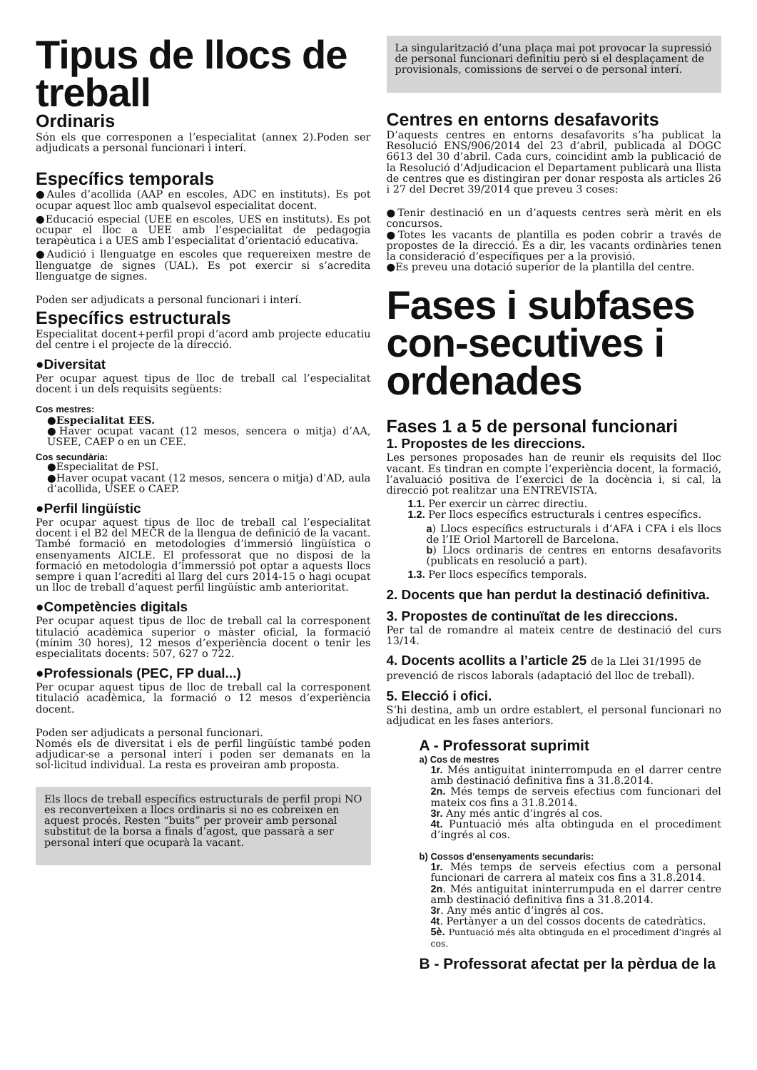Tipus de llocs de treball
Ordinaris
Són els que corresponen a l’especialitat (annex 2).Poden ser adjudicats a personal funcionari i interí.
Específics temporals
●Aules d’acollida (AAP en escoles, ADC en instituts). Es pot ocupar aquest lloc amb qualsevol especialitat docent.
●Educació especial (UEE en escoles, UES en instituts). Es pot ocupar el lloc a UEE amb l’especialitat de pedagogia terapèutica i a UES amb l’especialitat d’orientació educativa.
●Audició i llenguatge en escoles que requereixen mestre de llenguatge de signes (UAL). Es pot exercir si s’acredita llenguatge de signes.
Poden ser adjudicats a personal funcionari i interí.
Específics estructurals
Especialitat docent+perfil propi d’acord amb projecte educatiu del centre i el projecte de la direcció.
●Diversitat
Per ocupar aquest tipus de lloc de treball cal l’especialitat docent i un dels requisits següents:
Cos mestres:
●Especialitat EES.
●Haver ocupat vacant (12 mesos, sencera o mitja) d’AA, USEE, CAEP o en un CEE.
Cos secundària:
●Especialitat de PSI.
●Haver ocupat vacant (12 mesos, sencera o mitja) d’AD, aula d’acollida, USEE o CAEP.
●Perfil lingüístic
Per ocupar aquest tipus de lloc de treball cal l’especialitat docent i el B2 del MECR de la llengua de definició de la vacant. També formació en metodologies d’immersió lingüística o ensenyaments AICLE. El professorat que no disposi de la formació en metodologia d’immerssió pot optar a aquests llocs sempre i quan l’acrediti al llarg del curs 2014-15 o hagi ocupat un lloc de treball d’aquest perfil lingüístic amb anterioritat.
●Competències digitals
Per ocupar aquest tipus de lloc de treball cal la corresponent titulació acadèmica superior o màster oficial, la formació (mínim 30 hores), 12 mesos d’experiència docent o tenir les especialitats docents: 507, 627 o 722.
●Professionals (PEC, FP dual...)
Per ocupar aquest tipus de lloc de treball cal la corresponent titulació acadèmica, la formació o 12 mesos d’experiència docent.
Poden ser adjudicats a personal funcionari.
Només els de diversitat i els de perfil lingüístic també poden adjudicar-se a personal interí i poden ser demanats en la sol·licitud individual. La resta es proveiran amb proposta.
Els llocs de treball específics estructurals de perfil propi NO es reconverteixen a llocs ordinaris si no es cobreixen en aquest procés. Resten “buits” per proveir amb personal substitut de la borsa a finals d’agost, que passarà a ser personal interí que ocuparà la vacant.
La singularització d’una plaça mai pot provocar la supressió de personal funcionari definitiu però si el desplaçament de provisionals, comissions de servei o de personal interí.
Centres en entorns desafavorits
D’aquests centres en entorns desafavorits s’ha publicat la Resolució ENS/906/2014 del 23 d’abril, publicada al DOGC 6613 del 30 d’abril. Cada curs, coincidint amb la publicació de la Resolució d’Adjudicacion el Departament publicarà una llista de centres que es distingiran per donar resposta als articles 26 i 27 del Decret 39/2014 que preveu 3 coses:
●Tenir destinació en un d’aquests centres serà mèrit en els concursos.
●Totes les vacants de plantilla es poden cobrir a través de propostes de la direcció. És a dir, les vacants ordinàries tenen la consideració d’específiques per a la provisió.
●Es preveu una dotació superior de la plantilla del centre.
Fases i subfases con-secutives i ordenades
Fases 1 a 5 de personal funcionari
1. Propostes de les direccions.
Les persones proposades han de reunir els requisits del lloc vacant. Es tindran en compte l’experiència docent, la formació, l’avaluació positiva de l’exercici de la docència i, si cal, la direcció pot realitzar una ENTREVISTA.
1.1. Per exercir un càrrec directiu.
1.2. Per llocs específics estructurals i centres específics.
a) Llocs específics estructurals i d’AFA i CFA i els llocs de l’IE Oriol Martorell de Barcelona.
b) Llocs ordinaris de centres en entorns desafavorits (publicats en resolució a part).
1.3. Per llocs específics temporals.
2. Docents que han perdut la destinació definitiva.
3. Propostes de continuïtat de les direccions.
Per tal de romandre al mateix centre de destinació del curs 13/14.
4. Docents acollits a l’article 25 de la Llei 31/1995 de prevenció de riscos laborals (adaptació del lloc de treball).
5. Elecció i ofici.
S’hi destina, amb un ordre establert, el personal funcionari no adjudicat en les fases anteriors.
A - Professorat suprimit
a) Cos de mestres
1r. Més antiguitat ininterrompuda en el darrer centre amb destinació definitiva fins a 31.8.2014.
2n. Més temps de serveis efectius com funcionari del mateix cos fins a 31.8.2014.
3r. Any més antic d’ingrés al cos.
4t. Puntuació més alta obtinguda en el procediment d’ingrés al cos.
b) Cossos d’ensenyaments secundaris:
1r. Més temps de serveis efectius com a personal funcionari de carrera al mateix cos fins a 31.8.2014.
2n. Més antiguitat ininterrumpuda en el darrer centre amb destinació definitiva fins a 31.8.2014.
3r. Any més antic d’ingrés al cos.
4t. Pertànyer a un del cossos docents de catedràtics.
5è. Puntuació més alta obtinguda en el procediment d’ingrés al cos.
B - Professorat afectat per la pèrdua de la